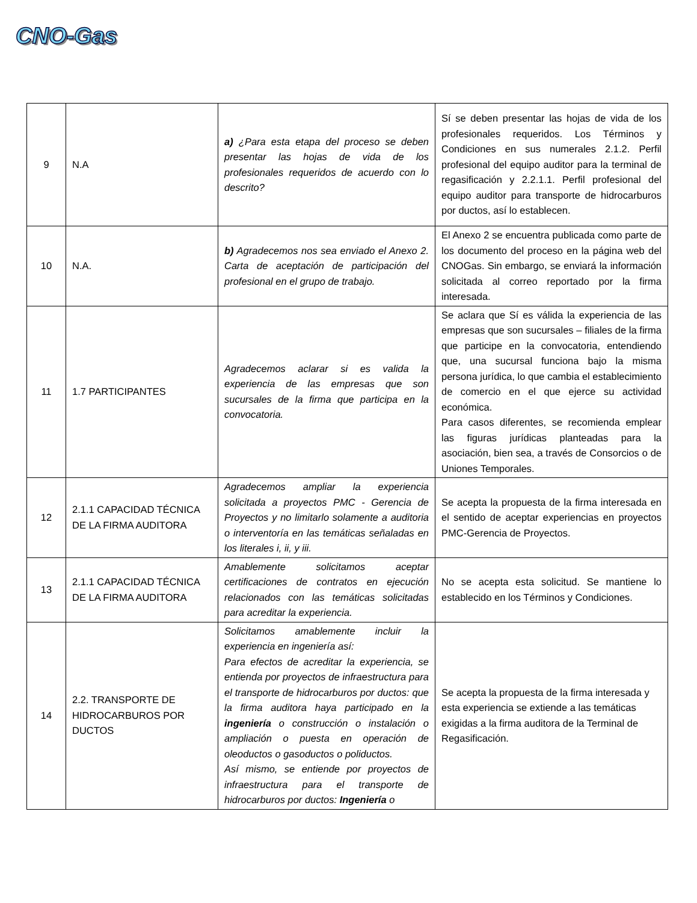CNO-Gas
| 9 | N.A | a) ¿Para esta etapa del proceso se deben presentar las hojas de vida de los profesionales requeridos de acuerdo con lo descrito? | Sí se deben presentar las hojas de vida de los profesionales requeridos. Los Términos y Condiciones en sus numerales 2.1.2. Perfil profesional del equipo auditor para la terminal de regasificación y 2.2.1.1. Perfil profesional del equipo auditor para transporte de hidrocarburos por ductos, así lo establecen. |
| 10 | N.A. | b) Agradecemos nos sea enviado el Anexo 2. Carta de aceptación de participación del profesional en el grupo de trabajo. | El Anexo 2 se encuentra publicada como parte de los documento del proceso en la página web del CNOGas. Sin embargo, se enviará la información solicitada al correo reportado por la firma interesada. |
| 11 | 1.7 PARTICIPANTES | Agradecemos aclarar si es valida la experiencia de las empresas que son sucursales de la firma que participa en la convocatoria. | Se aclara que Sí es válida la experiencia de las empresas que son sucursales – filiales de la firma que participe en la convocatoria, entendiendo que, una sucursal funciona bajo la misma persona jurídica, lo que cambia el establecimiento de comercio en el que ejerce su actividad económica. Para casos diferentes, se recomienda emplear las figuras jurídicas planteadas para la asociación, bien sea, a través de Consorcios o de Uniones Temporales. |
| 12 | 2.1.1 CAPACIDAD TÉCNICA DE LA FIRMA AUDITORA | Agradecemos ampliar la experiencia solicitada a proyectos PMC - Gerencia de Proyectos y no limitarlo solamente a auditoria o interventoría en las temáticas señaladas en los literales i, ii, y iii. | Se acepta la propuesta de la firma interesada en el sentido de aceptar experiencias en proyectos PMC-Gerencia de Proyectos. |
| 13 | 2.1.1 CAPACIDAD TÉCNICA DE LA FIRMA AUDITORA | Amablemente solicitamos aceptar certificaciones de contratos en ejecución relacionados con las temáticas solicitadas para acreditar la experiencia. | No se acepta esta solicitud. Se mantiene lo establecido en los Términos y Condiciones. |
| 14 | 2.2. TRANSPORTE DE HIDROCARBUROS POR DUCTOS | Solicitamos amablemente incluir la experiencia en ingeniería así: Para efectos de acreditar la experiencia, se entienda por proyectos de infraestructura para el transporte de hidrocarburos por ductos: que la firma auditora haya participado en la ingeniería o construcción o instalación o ampliación o puesta en operación de oleoductos o gasoductos o poliductos. Así mismo, se entiende por proyectos de infraestructura para el transporte de hidrocarburos por ductos: Ingeniería o | Se acepta la propuesta de la firma interesada y esta experiencia se extiende a las temáticas exigidas a la firma auditora de la Terminal de Regasificación. |